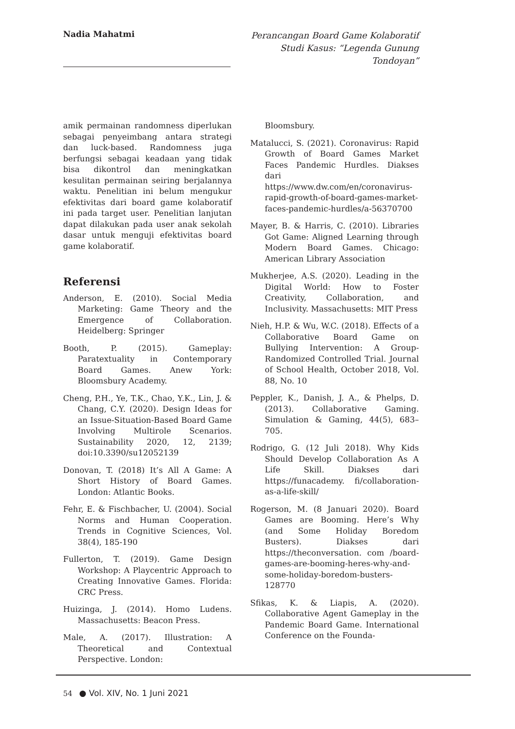Nadia Mahatmi
Perancangan Board Game Kolaboratif Studi Kasus: “Legenda Gunung Tondoyan”
amik permainan randomness diperlukan sebagai penyeimbang antara strategi dan luck-based. Randomness juga berfungsi sebagai keadaan yang tidak bisa dikontrol dan meningkatkan kesulitan permainan seiring berjalannya waktu. Penelitian ini belum mengukur efektivitas dari board game kolaboratif ini pada target user. Penelitian lanjutan dapat dilakukan pada user anak sekolah dasar untuk menguji efektivitas board game kolaboratif.
Referensi
Anderson, E. (2010). Social Media Marketing: Game Theory and the Emergence of Collaboration. Heidelberg: Springer
Booth, P. (2015). Gameplay: Paratextuality in Contemporary Board Games. Anew York: Bloomsbury Academy.
Cheng, P.H., Ye, T.K., Chao, Y.K., Lin, J. & Chang, C.Y. (2020). Design Ideas for an Issue-Situation-Based Board Game Involving Multirole Scenarios. Sustainability 2020, 12, 2139; doi:10.3390/su12052139
Donovan, T. (2018) It’s All A Game: A Short History of Board Games. London: Atlantic Books.
Fehr, E. & Fischbacher, U. (2004). Social Norms and Human Cooperation. Trends in Cognitive Sciences, Vol. 38(4), 185-190
Fullerton, T. (2019). Game Design Workshop: A Playcentric Approach to Creating Innovative Games. Florida: CRC Press.
Huizinga, J. (2014). Homo Ludens. Massachusetts: Beacon Press.
Male, A. (2017). Illustration: A Theoretical and Contextual Perspective. London:
Bloomsbury.
Matalucci, S. (2021). Coronavirus: Rapid Growth of Board Games Market Faces Pandemic Hurdles. Diakses dari https://www.dw.com/en/coronavirus-rapid-growth-of-board-games-market-faces-pandemic-hurdles/a-56370700
Mayer, B. & Harris, C. (2010). Libraries Got Game: Aligned Learning through Modern Board Games. Chicago: American Library Association
Mukherjee, A.S. (2020). Leading in the Digital World: How to Foster Creativity, Collaboration, and Inclusivity. Massachusetts: MIT Press
Nieh, H.P. & Wu, W.C. (2018). Effects of a Collaborative Board Game on Bullying Intervention: A Group-Randomized Controlled Trial. Journal of School Health, October 2018, Vol. 88, No. 10
Peppler, K., Danish, J. A., & Phelps, D. (2013). Collaborative Gaming. Simulation & Gaming, 44(5), 683–705.
Rodrigo, G. (12 Juli 2018). Why Kids Should Develop Collaboration As A Life Skill. Diakses dari https://funacademy. fi/collaboration-as-a-life-skill/
Rogerson, M. (8 Januari 2020). Board Games are Booming. Here’s Why (and Some Holiday Boredom Busters). Diakses dari https://theconversation. com /board-games-are-booming-heres-why-and-some-holiday-boredom-busters-128770
Sfikas, K. & Liapis, A. (2020). Collaborative Agent Gameplay in the Pandemic Board Game. International Conference on the Founda-
54 ● Vol. XIV, No. 1 Juni 2021